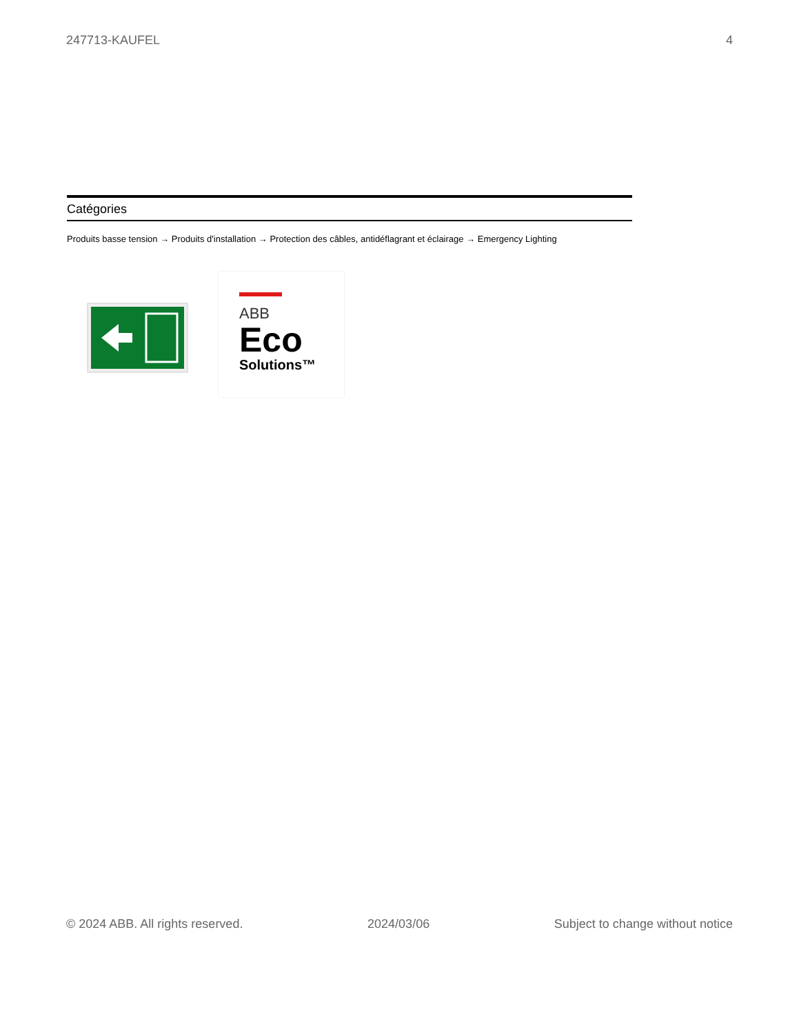247713-KAUFEL 4
Catégories
Produits basse tension → Produits d'installation → Protection des câbles, antidéflagrant et éclairage → Emergency Lighting
ABB
Eco
Solutions™
© 2024 ABB. All rights reserved. 2024/03/06 Subject to change without notice